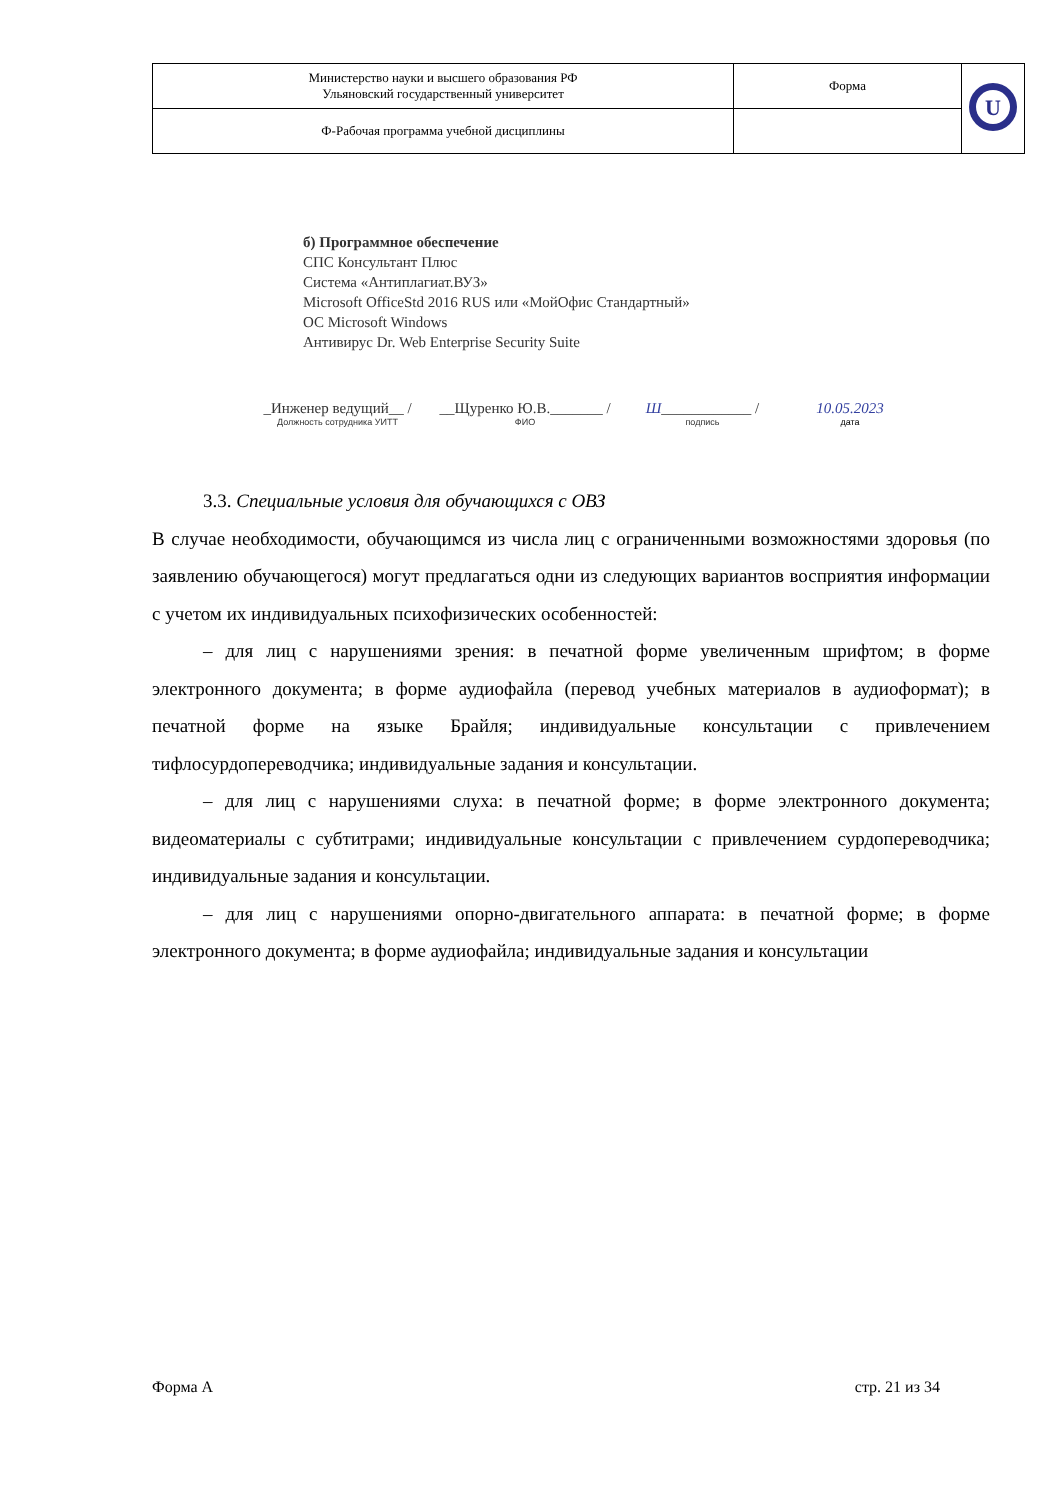| Министерство науки и высшего образования РФ Ульяновский государственный университет | Форма | U |
| Ф-Рабочая программа учебной дисциплины | | |
б) Программное обеспечение
СПС Консультант Плюс
Система «Антиплагиат.ВУЗ»
Microsoft OfficeStd 2016 RUS или «МойОфис Стандартный»
ОС Microsoft Windows
Антивирус Dr. Web Enterprise Security Suite
_Инженер ведущий__ /
Должность сотрудника УИТТ
__Щуренко Ю.В._______ /
ФИО
Ш____________ /
подпись
10.05.2023
дата
3.3. Специальные условия для обучающихся с ОВЗ
В случае необходимости, обучающимся из числа лиц с ограниченными возможностями здоровья (по заявлению обучающегося) могут предлагаться одни из следующих вариантов восприятия информации с учетом их индивидуальных психофизических особенностей:
– для лиц с нарушениями зрения: в печатной форме увеличенным шрифтом; в форме электронного документа; в форме аудиофайла (перевод учебных материалов в аудиоформат); в печатной форме на языке Брайля; индивидуальные консультации с привлечением тифлосурдопереводчика; индивидуальные задания и консультации.
– для лиц с нарушениями слуха: в печатной форме; в форме электронного документа; видеоматериалы с субтитрами; индивидуальные консультации с привлечением сурдопереводчика; индивидуальные задания и консультации.
– для лиц с нарушениями опорно-двигательного аппарата: в печатной форме; в форме электронного документа; в форме аудиофайла; индивидуальные задания и консультации
Форма А стр. 21 из 34